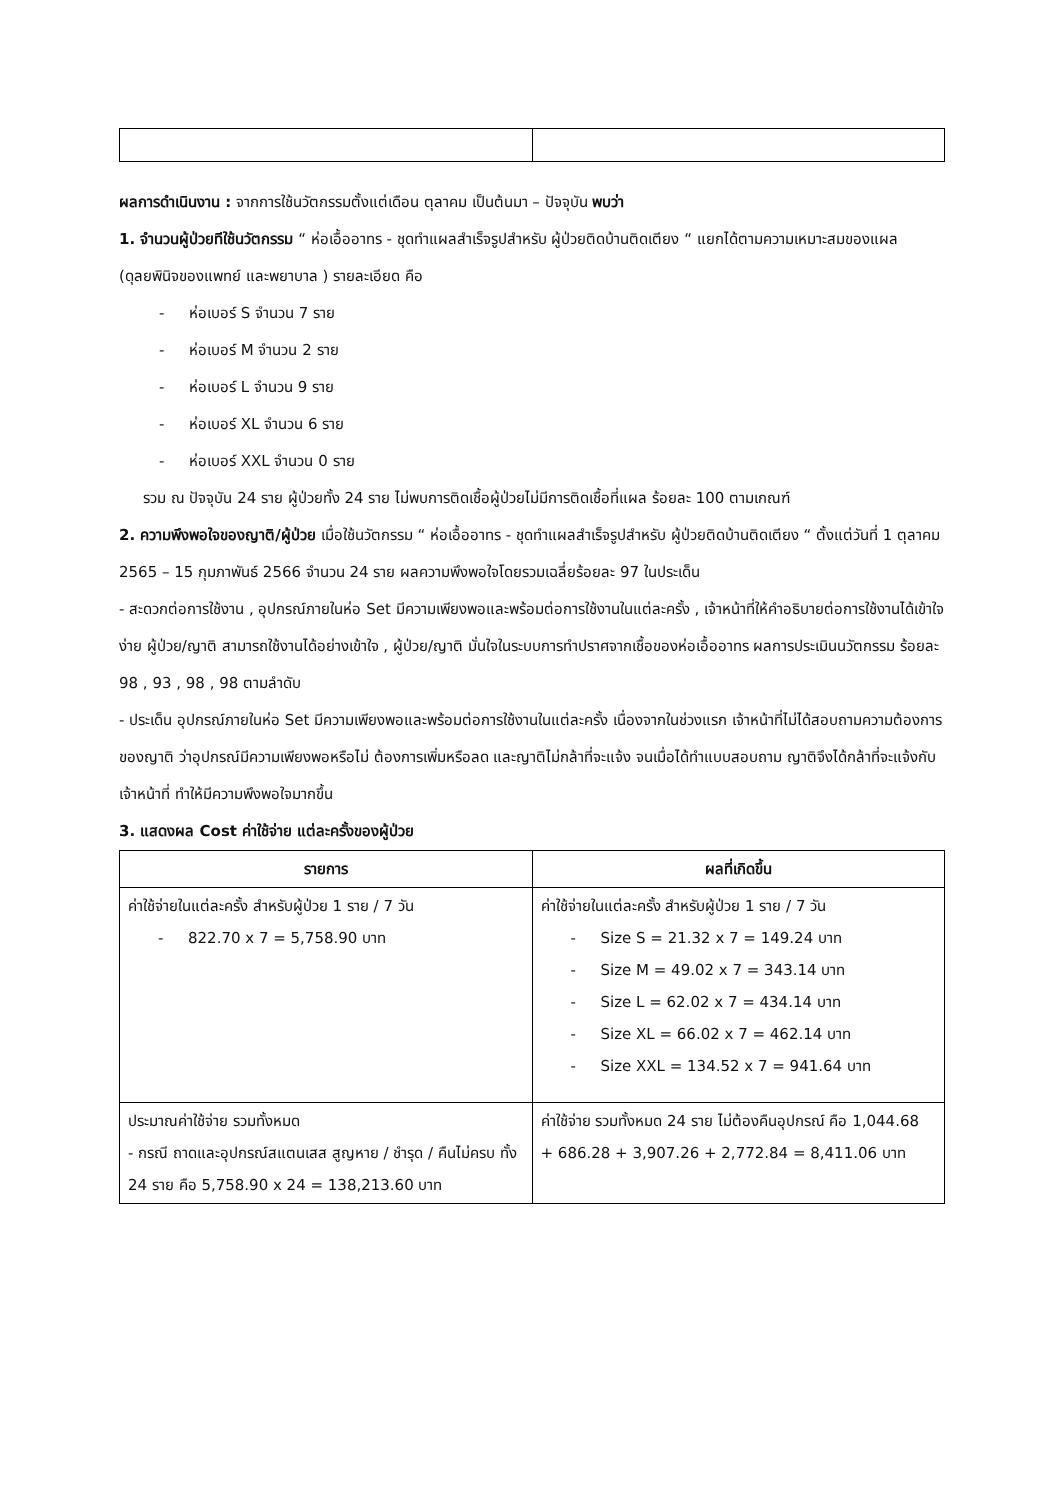ผลการดำเนินงาน : จากการใช้นวัตกรรมตั้งแต่เดือน ตุลาคม เป็นต้นมา – ปัจจุบัน พบว่า
1. จำนวนผู้ป่วยทีใช้นวัตกรรม “ ห่อเอื้ออาทร - ชุดทำแผลสำเร็จรูปสำหรับ ผู้ป่วยติดบ้านติดเตียง “ แยกได้ตามความเหมาะสมของแผล (ดุลยพินิจของแพทย์ และพยาบาล ) รายละเอียด คือ
- ห่อเบอร์ S จำนวน 7 ราย
- ห่อเบอร์ M จำนวน 2 ราย
- ห่อเบอร์ L จำนวน 9 ราย
- ห่อเบอร์ XL จำนวน 6 ราย
- ห่อเบอร์ XXL จำนวน 0 ราย
รวม ณ ปัจจุบัน 24 ราย ผู้ป่วยทั้ง 24 ราย ไม่พบการติดเชื้อผู้ป่วยไม่มีการติดเชื้อที่แผล ร้อยละ 100 ตามเกณฑ์
2. ความพึงพอใจของญาติ/ผู้ป่วย เมื่อใช้นวัตกรรม “ ห่อเอื้ออาทร - ชุดทำแผลสำเร็จรูปสำหรับ ผู้ป่วยติดบ้านติดเตียง “ ตั้งแต่วันที่ 1 ตุลาคม 2565 – 15 กุมภาพันธ์ 2566 จำนวน 24 ราย ผลความพึงพอใจโดยรวมเฉลี่ยร้อยละ 97 ในประเด็น
- สะดวกต่อการใช้งาน , อุปกรณ์ภายในห่อ Set มีความเพียงพอและพร้อมต่อการใช้งานในแต่ละครั้ง , เจ้าหน้าที่ให้คำอธิบายต่อการใช้งานได้เข้าใจง่าย ผู้ป่วย/ญาติ สามารถใช้งานได้อย่างเข้าใจ , ผู้ป่วย/ญาติ มั่นใจในระบบการทำปราศจากเชื้อของห่อเอื้ออาทร ผลการประเมินนวัตกรรม ร้อยละ 98 , 93 , 98 , 98 ตามลำดับ
- ประเด็น อุปกรณ์ภายในห่อ Set มีความเพียงพอและพร้อมต่อการใช้งานในแต่ละครั้ง เนื่องจากในช่วงแรก เจ้าหน้าที่ไม่ได้สอบถามความต้องการของญาติ ว่าอุปกรณ์มีความเพียงพอหรือไม่ ต้องการเพิ่มหรือลด และญาติไม่กล้าที่จะแจ้ง จนเมื่อได้ทำแบบสอบถาม ญาติจึงได้กล้าที่จะแจ้งกับเจ้าหน้าที่ ทำให้มีความพึงพอใจมากขึ้น
3. แสดงผล Cost ค่าใช้จ่าย แต่ละครั้งของผู้ป่วย
| รายการ | ผลที่เกิดขึ้น |
| --- | --- |
| ค่าใช้จ่ายในแต่ละครั้ง สำหรับผู้ป่วย 1 ราย / 7 วัน - 822.70 x 7 = 5,758.90 บาท | ค่าใช้จ่ายในแต่ละครั้ง สำหรับผู้ป่วย 1 ราย / 7 วัน - Size S = 21.32 x 7 = 149.24 บาท - Size M = 49.02 x 7 = 343.14 บาท - Size L = 62.02 x 7 = 434.14 บาท - Size XL = 66.02 x 7 = 462.14 บาท - Size XXL = 134.52 x 7 = 941.64 บาท |
| ประมาณค่าใช้จ่าย รวมทั้งหมด - กรณี ถาดและอุปกรณ์สแตนเสส สูญหาย / ชำรุด / คืนไม่ครบ ทั้ง 24 ราย คือ 5,758.90 x 24 = 138,213.60 บาท | ค่าใช้จ่าย รวมทั้งหมด 24 ราย ไม่ต้องคืนอุปกรณ์ คือ 1,044.68 + 686.28 + 3,907.26 + 2,772.84 = 8,411.06 บาท |